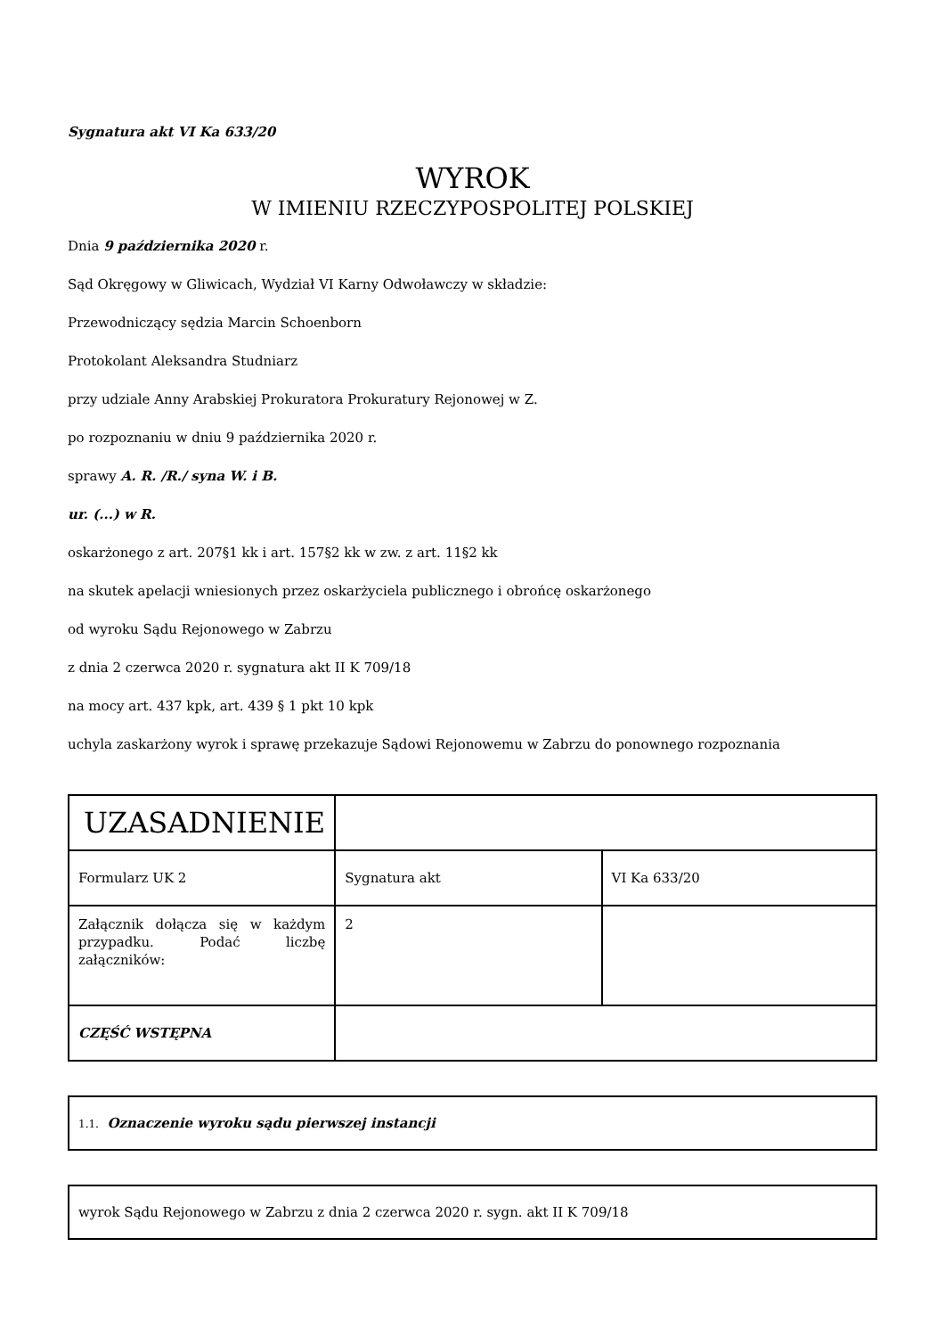Sygnatura akt VI Ka 633/20
WYROK
W IMIENIU RZECZYPOSPOLITEJ POLSKIEJ
Dnia 9 października 2020 r.
Sąd Okręgowy w Gliwicach, Wydział VI Karny Odwoławczy w składzie:
Przewodniczący sędzia Marcin Schoenborn
Protokolant Aleksandra Studniarz
przy udziale Anny Arabskiej Prokuratora Prokuratury Rejonowej w Z.
po rozpoznaniu w dniu 9 października 2020 r.
sprawy A. R. /R./ syna W. i B.
ur. (...) w R.
oskarżonego z art. 207§1 kk i art. 157§2 kk w zw. z art. 11§2 kk
na skutek apelacji wniesionych przez oskarżyciela publicznego i obrońcę oskarżonego
od wyroku Sądu Rejonowego w Zabrzu
z dnia 2 czerwca 2020 r. sygnatura akt II K 709/18
na mocy art. 437 kpk, art. 439 § 1 pkt 10 kpk
uchyla zaskarżony wyrok i sprawę przekazuje Sądowi Rejonowemu w Zabrzu do ponownego rozpoznania
| UZASADNIENIE | | |
| Formularz UK 2 | Sygnatura akt | VI Ka 633/20 |
| Załącznik dołącza się w każdym przypadku. Podać liczbę załączników: | 2 | |
| CZĘŚĆ WSTĘPNA | | |
1.1. Oznaczenie wyroku sądu pierwszej instancji
wyrok Sądu Rejonowego w Zabrzu z dnia 2 czerwca 2020 r. sygn. akt II K 709/18